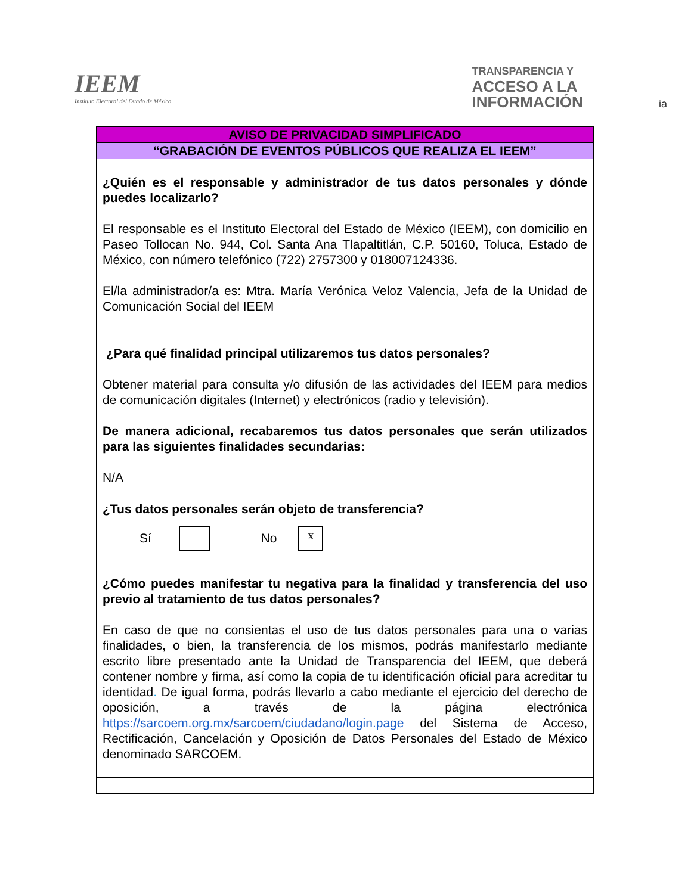IEEM
Instituto Electoral del Estado de México
TRANSPARENCIA Y
ACCESO A LA
INFORMACIÓN ia
| AVISO DE PRIVACIDAD SIMPLIFICADO |
| “GRABACIÓN DE EVENTOS PÚBLICOS QUE REALIZA EL IEEM” |
| ¿Quién es el responsable y administrador de tus datos personales y dónde puedes localizarlo? El responsable es el Instituto Electoral del Estado de México (IEEM), con domicilio en Paseo Tollocan No. 944, Col. Santa Ana Tlapaltitlán, C.P. 50160, Toluca, Estado de México, con número telefónico (722) 2757300 y 018007124336. El/la administrador/a es: Mtra. María Verónica Veloz Valencia, Jefa de la Unidad de Comunicación Social del IEEM |
| ¿Para qué finalidad principal utilizaremos tus datos personales? Obtener material para consulta y/o difusión de las actividades del IEEM para medios de comunicación digitales (Internet) y electrónicos (radio y televisión). De manera adicional, recabaremos tus datos personales que serán utilizados para las siguientes finalidades secundarias: N/A |
| ¿Tus datos personales serán objeto de transferencia? Sí No x |
| ¿Cómo puedes manifestar tu negativa para la finalidad y transferencia del uso previo al tratamiento de tus datos personales? En caso de que no consientas el uso de tus datos personales para una o varias finalidades , o bien, la transferencia de los mismos, podrás manifestarlo mediante escrito libre presentado ante la Unidad de Transparencia del IEEM, que deberá contener nombre y firma, así como la copia de tu identificación oficial para acreditar tu identidad . De igual forma, podrás llevarlo a cabo mediante el ejercicio del derecho de oposición, a través de la página electrónica https://sarcoem.org.mx/sarcoem/ciudadano/login.page del Sistema de Acceso, Rectificación, Cancelación y Oposición de Datos Personales del Estado de México denominado SARCOEM. |